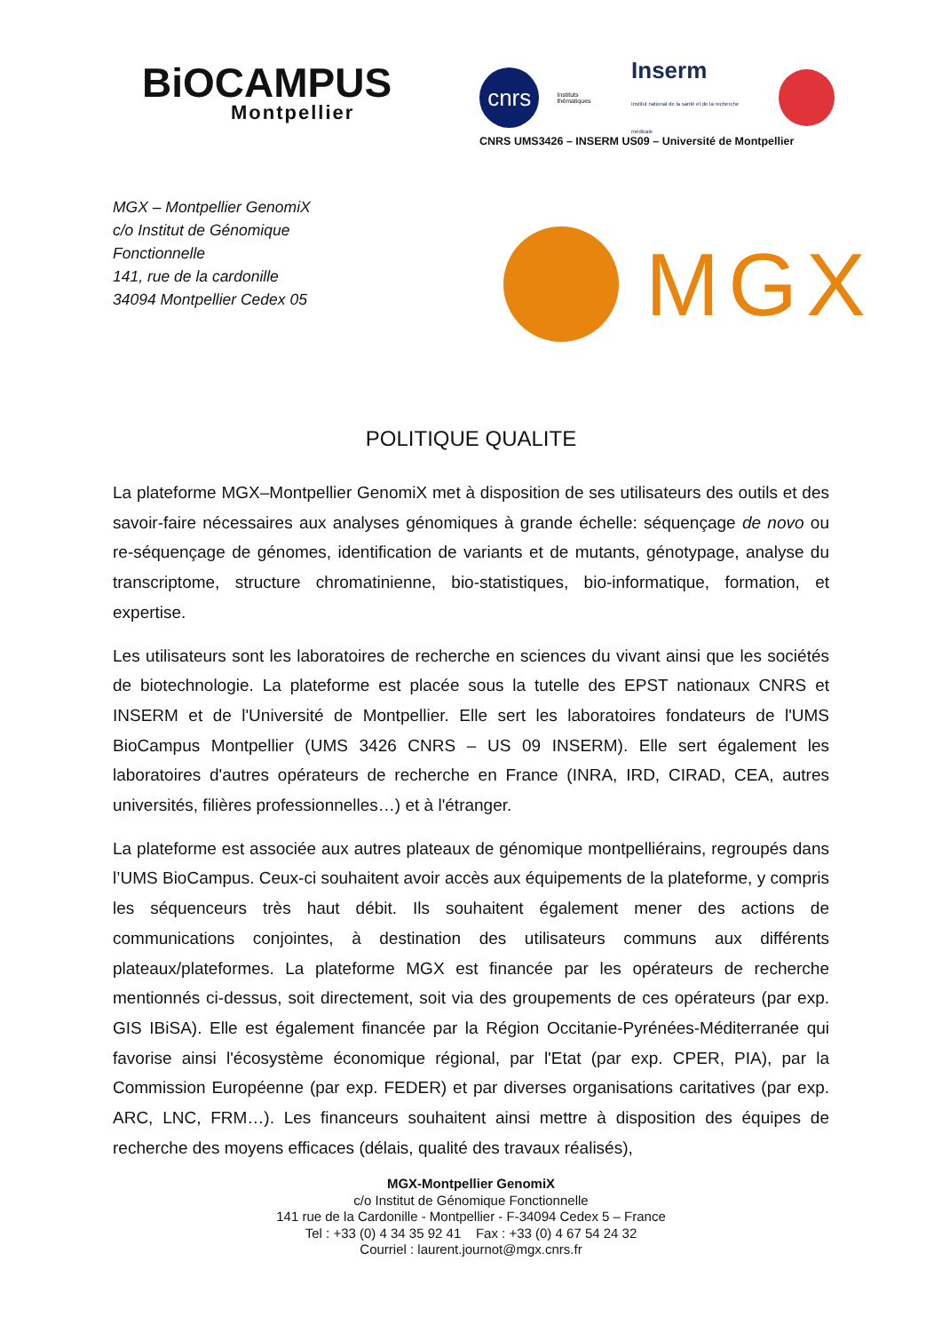BiOCAMPUS
Montpellier
cnrs
Instituts thématiques Inserm
Institut national de la santé et de la recherche médicale
CNRS UMS3426 – INSERM US09 – Université de Montpellier
MGX – Montpellier GenomiX
c/o Institut de Génomique Fonctionnelle
141, rue de la cardonille
34094 Montpellier Cedex 05
MGX
POLITIQUE QUALITE
La plateforme MGX–Montpellier GenomiX met à disposition de ses utilisateurs des outils et des savoir-faire nécessaires aux analyses génomiques à grande échelle: séquençage de novo ou re-séquençage de génomes, identification de variants et de mutants, génotypage, analyse du transcriptome, structure chromatinienne, bio-statistiques, bio-informatique, formation, et expertise.
Les utilisateurs sont les laboratoires de recherche en sciences du vivant ainsi que les sociétés de biotechnologie. La plateforme est placée sous la tutelle des EPST nationaux CNRS et INSERM et de l'Université de Montpellier. Elle sert les laboratoires fondateurs de l'UMS BioCampus Montpellier (UMS 3426 CNRS – US 09 INSERM). Elle sert également les laboratoires d'autres opérateurs de recherche en France (INRA, IRD, CIRAD, CEA, autres universités, filières professionnelles…) et à l'étranger.
La plateforme est associée aux autres plateaux de génomique montpelliérains, regroupés dans l’UMS BioCampus. Ceux-ci souhaitent avoir accès aux équipements de la plateforme, y compris les séquenceurs très haut débit. Ils souhaitent également mener des actions de communications conjointes, à destination des utilisateurs communs aux différents plateaux/plateformes. La plateforme MGX est financée par les opérateurs de recherche mentionnés ci-dessus, soit directement, soit via des groupements de ces opérateurs (par exp. GIS IBiSA). Elle est également financée par la Région Occitanie-Pyrénées-Méditerranée qui favorise ainsi l'écosystème économique régional, par l'Etat (par exp. CPER, PIA), par la Commission Européenne (par exp. FEDER) et par diverses organisations caritatives (par exp. ARC, LNC, FRM…). Les financeurs souhaitent ainsi mettre à disposition des équipes de recherche des moyens efficaces (délais, qualité des travaux réalisés),
MGX-Montpellier GenomiX
c/o Institut de Génomique Fonctionnelle
141 rue de la Cardonille - Montpellier - F-34094 Cedex 5 – France
Tel : +33 (0) 4 34 35 92 41 Fax : +33 (0) 4 67 54 24 32
Courriel : laurent.journot@mgx.cnrs.fr